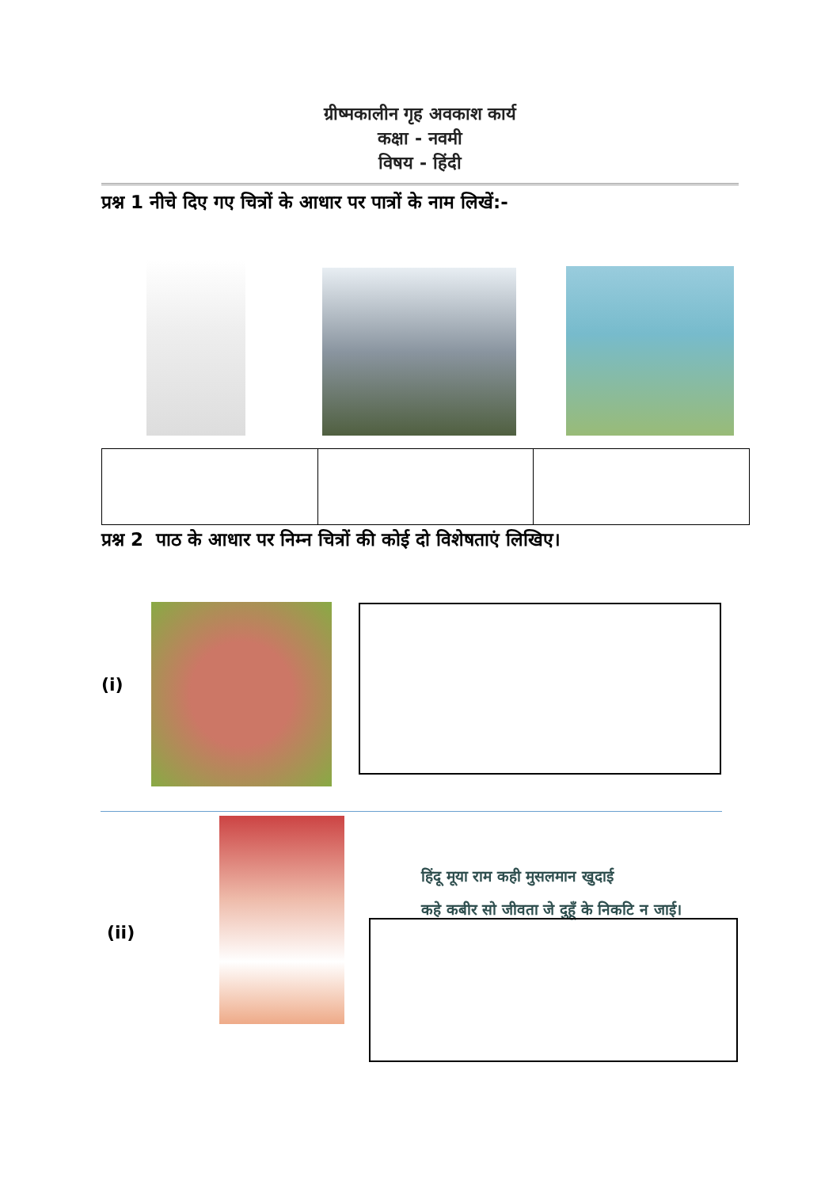ग्रीष्मकालीन गृह अवकाश कार्य
कक्षा - नवमी
विषय - हिंदी
प्रश्न 1 नीचे दिए गए चित्रों के आधार पर पात्रों के नाम लिखें:-
प्रश्न 2 पाठ के आधार पर निम्न चित्रों की कोई दो विशेषताएं लिखिए।
(i)
(ii)
हिंदू मूया राम कही मुसलमान खुदाई
कहे कबीर सो जीवता जे दुहूँ के निकटि न जाई।